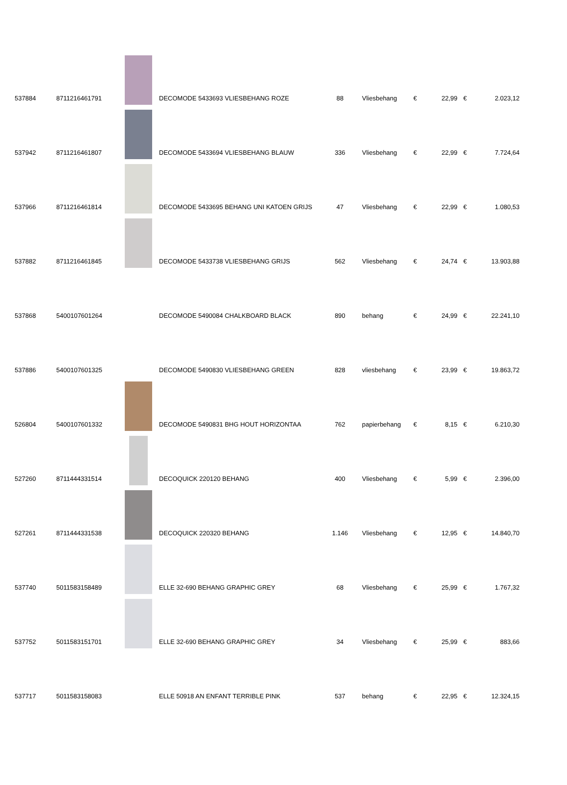| 537884 | 8711216461791 | | DECOMODE 5433693 VLIESBEHANG ROZE | 88 | Vliesbehang | € | 22,99 | € | 2.023,12 |
| 537942 | 8711216461807 | | DECOMODE 5433694 VLIESBEHANG BLAUW | 336 | Vliesbehang | € | 22,99 | € | 7.724,64 |
| 537966 | 8711216461814 | | DECOMODE 5433695 BEHANG UNI KATOEN GRIJS | 47 | Vliesbehang | € | 22,99 | € | 1.080,53 |
| 537882 | 8711216461845 | | DECOMODE 5433738 VLIESBEHANG GRIJS | 562 | Vliesbehang | € | 24,74 | € | 13.903,88 |
| 537868 | 5400107601264 | | DECOMODE 5490084 CHALKBOARD BLACK | 890 | behang | € | 24,99 | € | 22.241,10 |
| 537886 | 5400107601325 | | DECOMODE 5490830 VLIESBEHANG GREEN | 828 | vliesbehang | € | 23,99 | € | 19.863,72 |
| 526804 | 5400107601332 | | DECOMODE 5490831 BHG HOUT HORIZONTAA | 762 | papierbehang | € | 8,15 | € | 6.210,30 |
| 527260 | 8711444331514 | | DECOQUICK 220120 BEHANG | 400 | Vliesbehang | € | 5,99 | € | 2.396,00 |
| 527261 | 8711444331538 | | DECOQUICK 220320 BEHANG | 1.146 | Vliesbehang | € | 12,95 | € | 14.840,70 |
| 537740 | 5011583158489 | | ELLE 32-690 BEHANG GRAPHIC GREY | 68 | Vliesbehang | € | 25,99 | € | 1.767,32 |
| 537752 | 5011583151701 | | ELLE 32-690 BEHANG GRAPHIC GREY | 34 | Vliesbehang | € | 25,99 | € | 883,66 |
| 537717 | 5011583158083 | | ELLE 50918 AN ENFANT TERRIBLE PINK | 537 | behang | € | 22,95 | € | 12.324,15 |